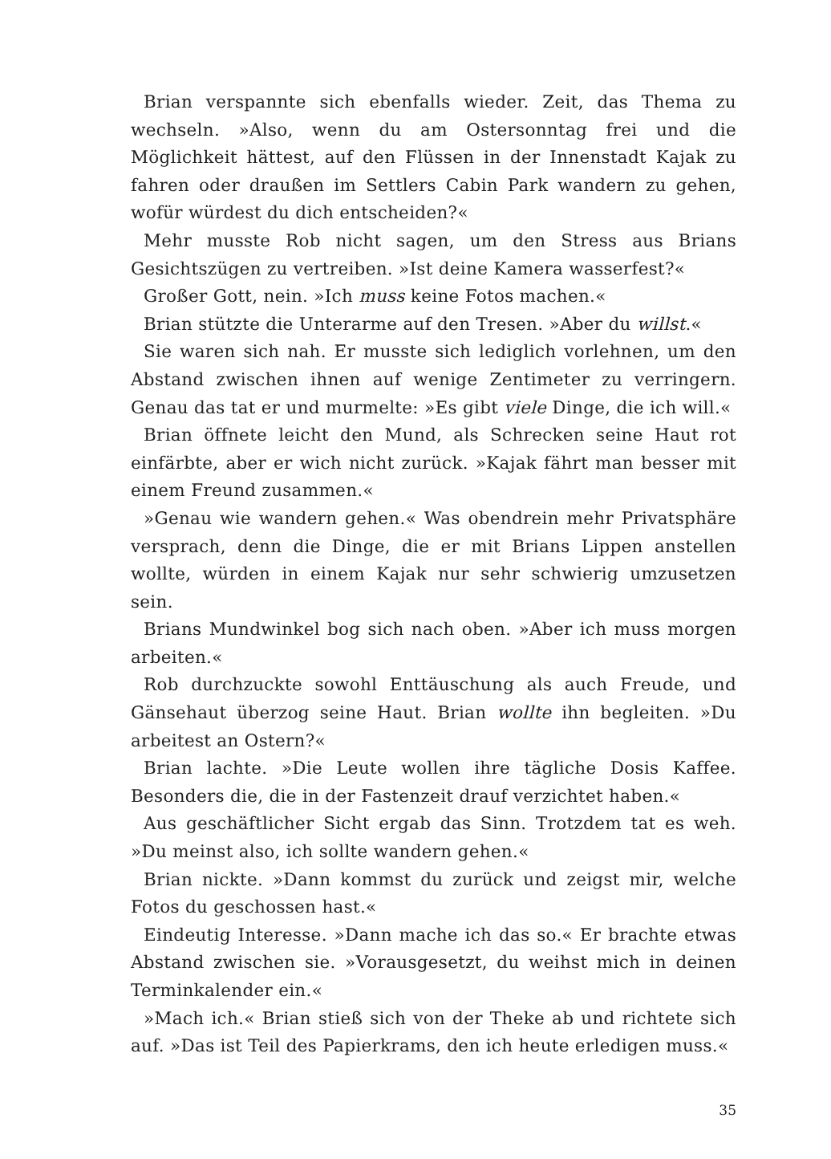Brian verspannte sich ebenfalls wieder. Zeit, das Thema zu wechseln. »Also, wenn du am Ostersonntag frei und die Möglichkeit hättest, auf den Flüssen in der Innenstadt Kajak zu fahren oder draußen im Settlers Cabin Park wandern zu gehen, wofür würdest du dich entscheiden?«
Mehr musste Rob nicht sagen, um den Stress aus Brians Gesichtszügen zu vertreiben. »Ist deine Kamera wasserfest?«
Großer Gott, nein. »Ich muss keine Fotos machen.«
Brian stützte die Unterarme auf den Tresen. »Aber du willst.«
Sie waren sich nah. Er musste sich lediglich vorlehnen, um den Abstand zwischen ihnen auf wenige Zentimeter zu verringern. Genau das tat er und murmelte: »Es gibt viele Dinge, die ich will.«
Brian öffnete leicht den Mund, als Schrecken seine Haut rot einfärbte, aber er wich nicht zurück. »Kajak fährt man besser mit einem Freund zusammen.«
»Genau wie wandern gehen.« Was obendrein mehr Privatsphäre versprach, denn die Dinge, die er mit Brians Lippen anstellen wollte, würden in einem Kajak nur sehr schwierig umzusetzen sein.
Brians Mundwinkel bog sich nach oben. »Aber ich muss morgen arbeiten.«
Rob durchzuckte sowohl Enttäuschung als auch Freude, und Gänsehaut überzog seine Haut. Brian wollte ihn begleiten. »Du arbeitest an Ostern?«
Brian lachte. »Die Leute wollen ihre tägliche Dosis Kaffee. Besonders die, die in der Fastenzeit drauf verzichtet haben.«
Aus geschäftlicher Sicht ergab das Sinn. Trotzdem tat es weh. »Du meinst also, ich sollte wandern gehen.«
Brian nickte. »Dann kommst du zurück und zeigst mir, welche Fotos du geschossen hast.«
Eindeutig Interesse. »Dann mache ich das so.« Er brachte etwas Abstand zwischen sie. »Vorausgesetzt, du weihst mich in deinen Terminkalender ein.«
»Mach ich.« Brian stieß sich von der Theke ab und richtete sich auf. »Das ist Teil des Papierkrams, den ich heute erledigen muss.«
35